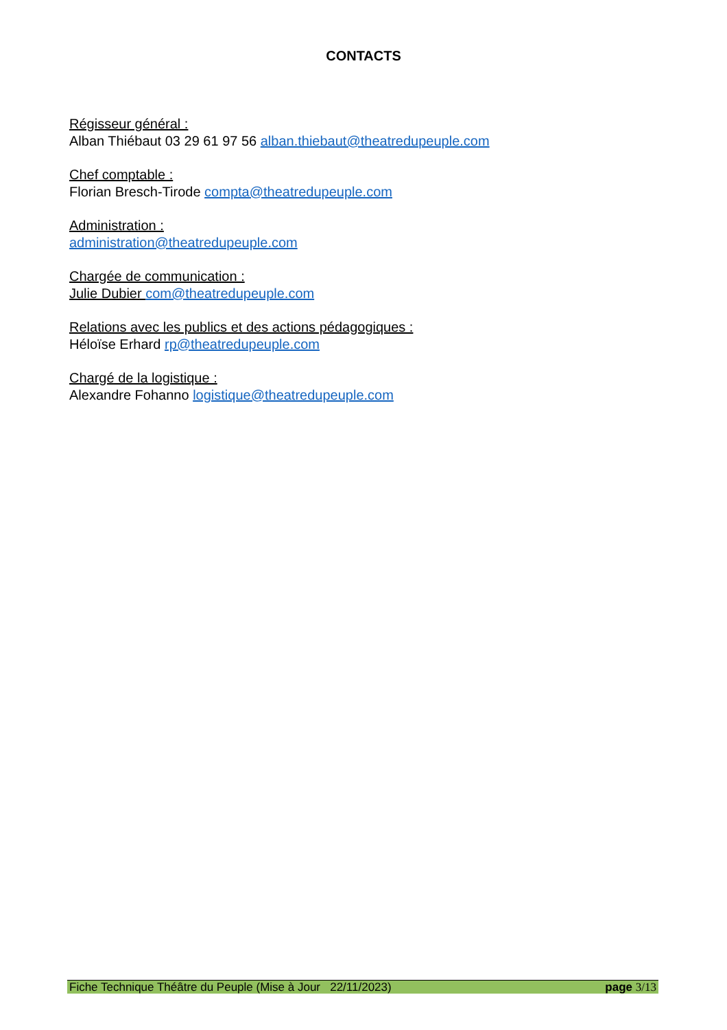CONTACTS
Régisseur général :
Alban Thiébaut 03 29 61 97 56 alban.thiebaut@theatredupeuple.com
Chef comptable :
Florian Bresch-Tirode compta@theatredupeuple.com
Administration :
administration@theatredupeuple.com
Chargée de communication :
Julie Dubier com@theatredupeuple.com
Relations avec les publics et des actions pédagogiques :
Héloïse Erhard rp@theatredupeuple.com
Chargé de la logistique :
Alexandre Fohanno logistique@theatredupeuple.com
Fiche Technique Théâtre du Peuple (Mise à Jour 22/11/2023) page 3/13